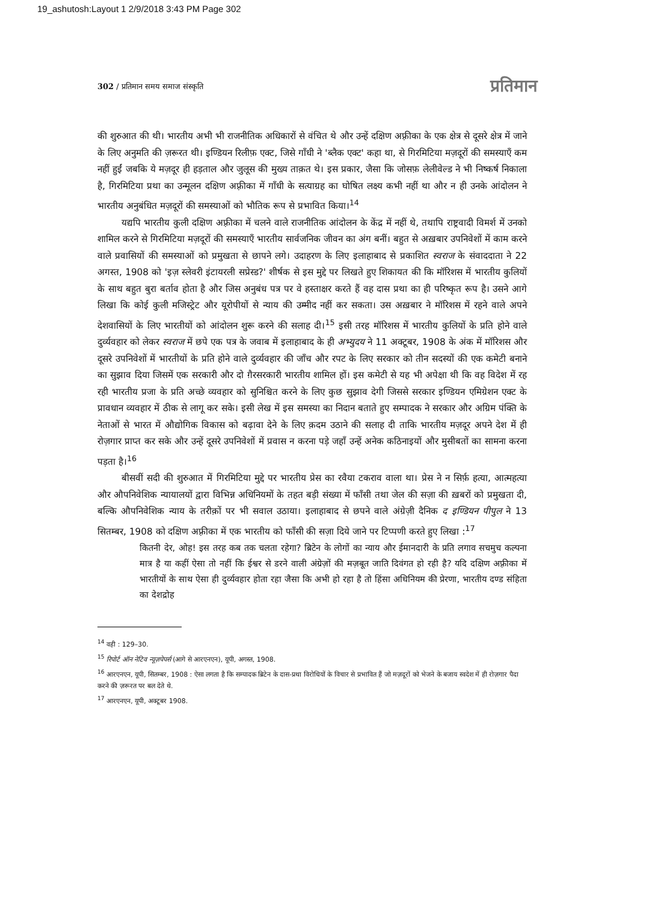19_ashutosh:Layout 1 2/9/2018 3:43 PM Page 302
302 / प्रतिमान समय समाज संस्कृति प्रतिमान
की शुरुआत की थी। भारतीय अभी भी राजनीतिक अधिकारों से वंचित थे और उन्हें दक्षिण अफ़्रीका के एक क्षेत्र से दूसरे क्षेत्र में जाने के लिए अनुमति की ज़रूरत थी। इण्डियन रिलीफ़ एक्ट, जिसे गाँधी ने 'ब्लैक एक्ट' कहा था, से गिरमिटिया मज़दूरों की समस्याएँ कम नहीं हुईं जबकि ये मज़दूर ही हड़ताल और जुलूस की मुख्य ताक़त थे। इस प्रकार, जैसा कि जोसफ़ लेलीवेल्ड ने भी निष्कर्ष निकाला है, गिरमिटिया प्रथा का उन्मूलन दक्षिण अफ़्रीका में गाँधी के सत्याग्रह का घोषित लक्ष्य कभी नहीं था और न ही उनके आंदोलन ने भारतीय अनुबंधित मज़दूरों की समस्याओं को भौतिक रूप से प्रभावित किया।<sup>14</sup>
यद्यपि भारतीय कुली दक्षिण अफ़्रीका में चलने वाले राजनीतिक आंदोलन के केंद्र में नहीं थे, तथापि राष्ट्रवादी विमर्श में उनको शामिल करने से गिरमिटिया मज़दूरों की समस्याएँ भारतीय सार्वजनिक जीवन का अंग बनीं। बहुत से अख़बार उपनिवेशों में काम करने वाले प्रवासियों की समस्याओं को प्रमुखता से छापने लगे। उदाहरण के लिए इलाहाबाद से प्रकाशित स्वराज के संवाददाता ने 22 अगस्त, 1908 को 'इज़ स्लेवरी इंटायरली सप्रेस्ड?' शीर्षक से इस मुद्दे पर लिखते हुए शिकायत की कि मॉरिशस में भारतीय कुलियों के साथ बहुत बुरा बर्ताव होता है और जिस अनुबंध पत्र पर वे हस्ताक्षर करते हैं वह दास प्रथा का ही परिष्कृत रूप है। उसने आगे लिखा कि कोई कुली मजिस्ट्रेट और यूरोपीयों से न्याय की उम्मीद नहीं कर सकता। उस अख़बार ने मॉरिशस में रहने वाले अपने देशवासियों के लिए भारतीयों को आंदोलन शुरू करने की सलाह दी।<sup>15</sup> इसी तरह मॉरिशस में भारतीय कुलियों के प्रति होने वाले दुर्व्यवहार को लेकर स्वराज में छपे एक पत्र के जवाब में इलाहाबाद के ही अभ्युदय ने 11 अक्टूबर, 1908 के अंक में मॉरिशस और दूसरे उपनिवेशों में भारतीयों के प्रति होने वाले दुर्व्यवहार की जाँच और रपट के लिए सरकार को तीन सदस्यों की एक कमेटी बनाने का सुझाव दिया जिसमें एक सरकारी और दो ग़ैरसरकारी भारतीय शामिल हों। इस कमेटी से यह भी अपेक्षा थी कि वह विदेश में रह रही भारतीय प्रजा के प्रति अच्छे व्यवहार को सुनिश्चित करने के लिए कुछ सुझाव देगी जिससे सरकार इण्डियन एमिग्रेशन एक्ट के प्रावधान व्यवहार में ठीक से लागू कर सके। इसी लेख में इस समस्या का निदान बताते हुए सम्पादक ने सरकार और अग्रिम पंक्ति के नेताओं से भारत में औद्योगिक विकास को बढ़ावा देने के लिए क़दम उठाने की सलाह दी ताकि भारतीय मज़दूर अपने देश में ही रोज़गार प्राप्त कर सके और उन्हें दूसरे उपनिवेशों में प्रवास न करना पड़े जहाँ उन्हें अनेक कठिनाइयों और मुसीबतों का सामना करना पड़ता है।<sup>16</sup>
बीसवीं सदी की शुरुआत में गिरमिटिया मुद्दे पर भारतीय प्रेस का रवैया टकराव वाला था। प्रेस ने न सिर्फ़ हत्या, आत्महत्या और औपनिवेशिक न्यायालयों द्वारा विभिन्न अधिनियमों के तहत बड़ी संख्या में फाँसी तथा जेल की सज़ा की ख़बरों को प्रमुखता दी, बल्कि औपनिवेशिक न्याय के तरीक़ों पर भी सवाल उठाया। इलाहाबाद से छपने वाले अंग्रेज़ी दैनिक द इण्डियन पीपुल ने 13 सितम्बर, 1908 को दक्षिण अफ़्रीका में एक भारतीय को फाँसी की सज़ा दिये जाने पर टिप्पणी करते हुए लिखा :<sup>17</sup>
कितनी देर, ओह! इस तरह कब तक चलता रहेगा? ब्रिटेन के लोगों का न्याय और ईमानदारी के प्रति लगाव सचमुच कल्पना मात्र है या कहीं ऐसा तो नहीं कि ईश्वर से डरने वाली अंग्रेज़ों की मज़बूत जाति दिवंगत हो रही है? यदि दक्षिण अफ़्रीका में भारतीयों के साथ ऐसा ही दुर्व्यवहार होता रहा जैसा कि अभी हो रहा है तो हिंसा अधिनियम की प्रेरणा, भारतीय दण्ड संहिता का देशद्रोह
<sup>14</sup> वही : 129–30.
<sup>15</sup> रिपोर्ट ऑन नेटिव न्यूज़पेपर्स (आगे से आरएनएन), यूपी, अगस्त, 1908.
<sup>16</sup> आरएनएन, यूपी, सितम्बर, 1908 : ऐसा लगता है कि सम्पादक ब्रिटेन के दास-प्रथा विरोधियों के विचार से प्रभावित हैं जो मज़दूरों को भेजने के बजाय स्वदेश में ही रोज़गार पैदा करने की ज़रूरत पर बल देते थे.
<sup>17</sup> आरएनएन, यूपी, अक्टूबर 1908.